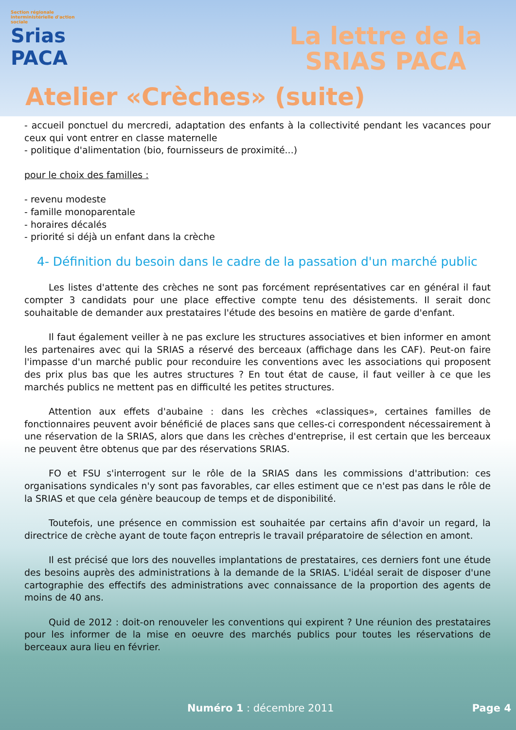Section régionale interministérielle d'action sociale
Srias
PACA
La lettre de la
SRIAS PACA
Atelier «Crèches» (suite)
- accueil ponctuel du mercredi, adaptation des enfants à la collectivité pendant les vacances pour ceux qui vont entrer en classe maternelle
- politique d'alimentation (bio, fournisseurs de proximité...)
pour le choix des familles :
- revenu modeste
- famille monoparentale
- horaires décalés
- priorité si déjà un enfant dans la crèche
4- Définition du besoin dans le cadre de la passation d'un marché public
Les listes d'attente des crèches ne sont pas forcément représentatives car en général il faut compter 3 candidats pour une place effective compte tenu des désistements. Il serait donc souhaitable de demander aux prestataires l'étude des besoins en matière de garde d'enfant.
Il faut également veiller à ne pas exclure les structures associatives et bien informer en amont les partenaires avec qui la SRIAS a réservé des berceaux (affichage dans les CAF). Peut-on faire l'impasse d'un marché public pour reconduire les conventions avec les associations qui proposent des prix plus bas que les autres structures ? En tout état de cause, il faut veiller à ce que les marchés publics ne mettent pas en difficulté les petites structures.
Attention aux effets d'aubaine : dans les crèches «classiques», certaines familles de fonctionnaires peuvent avoir bénéficié de places sans que celles-ci correspondent nécessairement à une réservation de la SRIAS, alors que dans les crèches d'entreprise, il est certain que les berceaux ne peuvent être obtenus que par des réservations SRIAS.
FO et FSU s'interrogent sur le rôle de la SRIAS dans les commissions d'attribution: ces organisations syndicales n'y sont pas favorables, car elles estiment que ce n'est pas dans le rôle de la SRIAS et que cela génère beaucoup de temps et de disponibilité.
Toutefois, une présence en commission est souhaitée par certains afin d'avoir un regard, la directrice de crèche ayant de toute façon entrepris le travail préparatoire de sélection en amont.
Il est précisé que lors des nouvelles implantations de prestataires, ces derniers font une étude des besoins auprès des administrations à la demande de la SRIAS. L'idéal serait de disposer d'une cartographie des effectifs des administrations avec connaissance de la proportion des agents de moins de 40 ans.
Quid de 2012 : doit-on renouveler les conventions qui expirent ? Une réunion des prestataires pour les informer de la mise en oeuvre des marchés publics pour toutes les réservations de berceaux aura lieu en février.
Numéro 1 : décembre 2011 Page 4